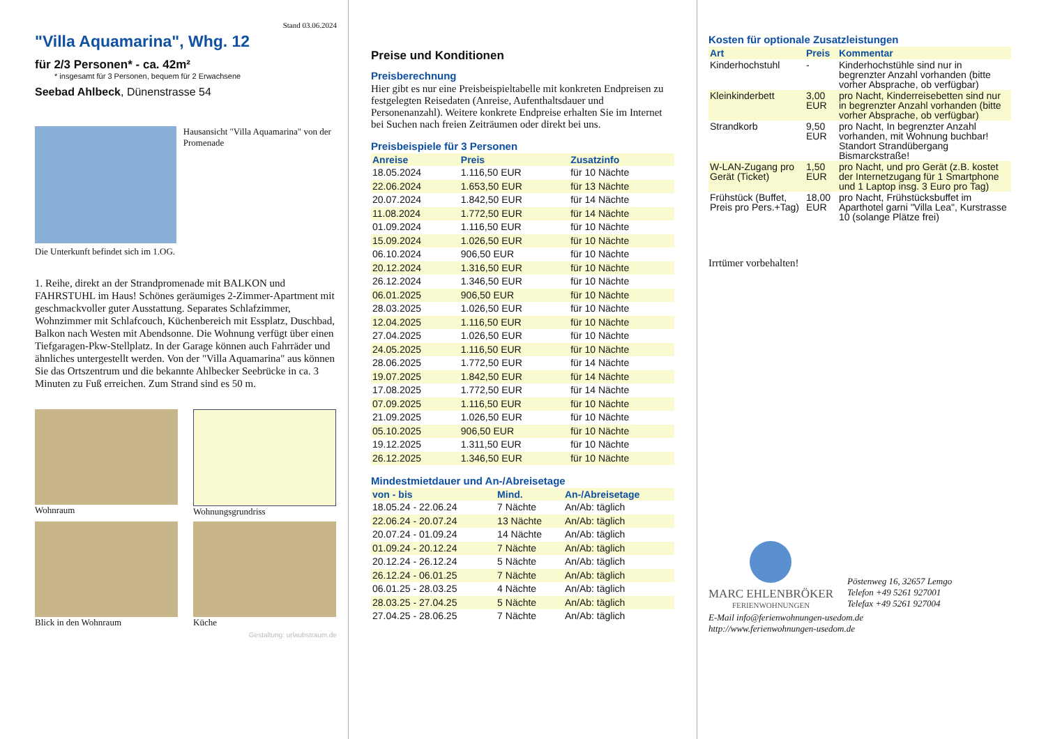Stand 03.06.2024
"Villa Aquamarina", Whg. 12
für 2/3 Personen* - ca. 42m²
* insgesamt für 3 Personen, bequem für 2 Erwachsene
Seebad Ahlbeck, Dünenstrasse 54
Hausansicht "Villa Aquamarina" von der Promenade
Die Unterkunft befindet sich im 1.OG.
1. Reihe, direkt an der Strandpromenade mit BALKON und FAHRSTUHL im Haus! Schönes geräumiges 2-Zimmer-Apartment mit geschmackvoller guter Ausstattung. Separates Schlafzimmer, Wohnzimmer mit Schlafcouch, Küchenbereich mit Essplatz, Duschbad, Balkon nach Westen mit Abendsonne. Die Wohnung verfügt über einen Tiefgaragen-Pkw-Stellplatz. In der Garage können auch Fahrräder und ähnliches untergestellt werden. Von der "Villa Aquamarina" aus können Sie das Ortszentrum und die bekannte Ahlbecker Seebrücke in ca. 3 Minuten zu Fuß erreichen. Zum Strand sind es 50 m.
Wohnraum
Wohnungsgrundriss
Blick in den Wohnraum
Küche
Gestaltung: urlaubstraum.de
Preise und Konditionen
Preisberechnung
Hier gibt es nur eine Preisbeispieltabelle mit konkreten Endpreisen zu festgelegten Reisedaten (Anreise, Aufenthaltsdauer und Personenanzahl). Weitere konkrete Endpreise erhalten Sie im Internet bei Suchen nach freien Zeiträumen oder direkt bei uns.
Preisbeispiele für 3 Personen
| Anreise | Preis | Zusatzinfo |
| --- | --- | --- |
| 18.05.2024 | 1.116,50 EUR | für 10 Nächte |
| 22.06.2024 | 1.653,50 EUR | für 13 Nächte |
| 20.07.2024 | 1.842,50 EUR | für 14 Nächte |
| 11.08.2024 | 1.772,50 EUR | für 14 Nächte |
| 01.09.2024 | 1.116,50 EUR | für 10 Nächte |
| 15.09.2024 | 1.026,50 EUR | für 10 Nächte |
| 06.10.2024 | 906,50 EUR | für 10 Nächte |
| 20.12.2024 | 1.316,50 EUR | für 10 Nächte |
| 26.12.2024 | 1.346,50 EUR | für 10 Nächte |
| 06.01.2025 | 906,50 EUR | für 10 Nächte |
| 28.03.2025 | 1.026,50 EUR | für 10 Nächte |
| 12.04.2025 | 1.116,50 EUR | für 10 Nächte |
| 27.04.2025 | 1.026,50 EUR | für 10 Nächte |
| 24.05.2025 | 1.116,50 EUR | für 10 Nächte |
| 28.06.2025 | 1.772,50 EUR | für 14 Nächte |
| 19.07.2025 | 1.842,50 EUR | für 14 Nächte |
| 17.08.2025 | 1.772,50 EUR | für 14 Nächte |
| 07.09.2025 | 1.116,50 EUR | für 10 Nächte |
| 21.09.2025 | 1.026,50 EUR | für 10 Nächte |
| 05.10.2025 | 906,50 EUR | für 10 Nächte |
| 19.12.2025 | 1.311,50 EUR | für 10 Nächte |
| 26.12.2025 | 1.346,50 EUR | für 10 Nächte |
Mindestmietdauer und An-/Abreisetage
| von - bis | Mind. | An-/Abreisetage |
| --- | --- | --- |
| 18.05.24 - 22.06.24 | 7 Nächte | An/Ab: täglich |
| 22.06.24 - 20.07.24 | 13 Nächte | An/Ab: täglich |
| 20.07.24 - 01.09.24 | 14 Nächte | An/Ab: täglich |
| 01.09.24 - 20.12.24 | 7 Nächte | An/Ab: täglich |
| 20.12.24 - 26.12.24 | 5 Nächte | An/Ab: täglich |
| 26.12.24 - 06.01.25 | 7 Nächte | An/Ab: täglich |
| 06.01.25 - 28.03.25 | 4 Nächte | An/Ab: täglich |
| 28.03.25 - 27.04.25 | 5 Nächte | An/Ab: täglich |
| 27.04.25 - 28.06.25 | 7 Nächte | An/Ab: täglich |
Kosten für optionale Zusatzleistungen
| Art | Preis | Kommentar |
| --- | --- | --- |
| Kinderhochstuhl | - | Kinderhochstühle sind nur in begrenzter Anzahl vorhanden (bitte vorher Absprache, ob verfügbar) |
| Kleinkinderbett | 3,00 EUR | pro Nacht, Kinderreisebetten sind nur in begrenzter Anzahl vorhanden (bitte vorher Absprache, ob verfügbar) |
| Strandkorb | 9,50 EUR | pro Nacht, In begrenzter Anzahl vorhanden, mit Wohnung buchbar! Standort Strandübergang Bismarckstraße! |
| W-LAN-Zugang pro Gerät (Ticket) | 1,50 EUR | pro Nacht, und pro Gerät (z.B. kostet der Internetzugang für 1 Smartphone und 1 Laptop insg. 3 Euro pro Tag) |
| Frühstück (Buffet, Preis pro Pers.+Tag) | 18,00 EUR | pro Nacht, Frühstücksbuffet im Aparthotel garni "Villa Lea", Kurstrasse 10 (solange Plätze frei) |
Irrtümer vorbehalten!
MARC EHLENBRÖKER
FERIENWOHNUNGEN
Pöstenweg 16, 32657 Lemgo
Telefon +49 5261 927001
Telefax +49 5261 927004
E-Mail info@ferienwohnungen-usedom.de
http://www.ferienwohnungen-usedom.de